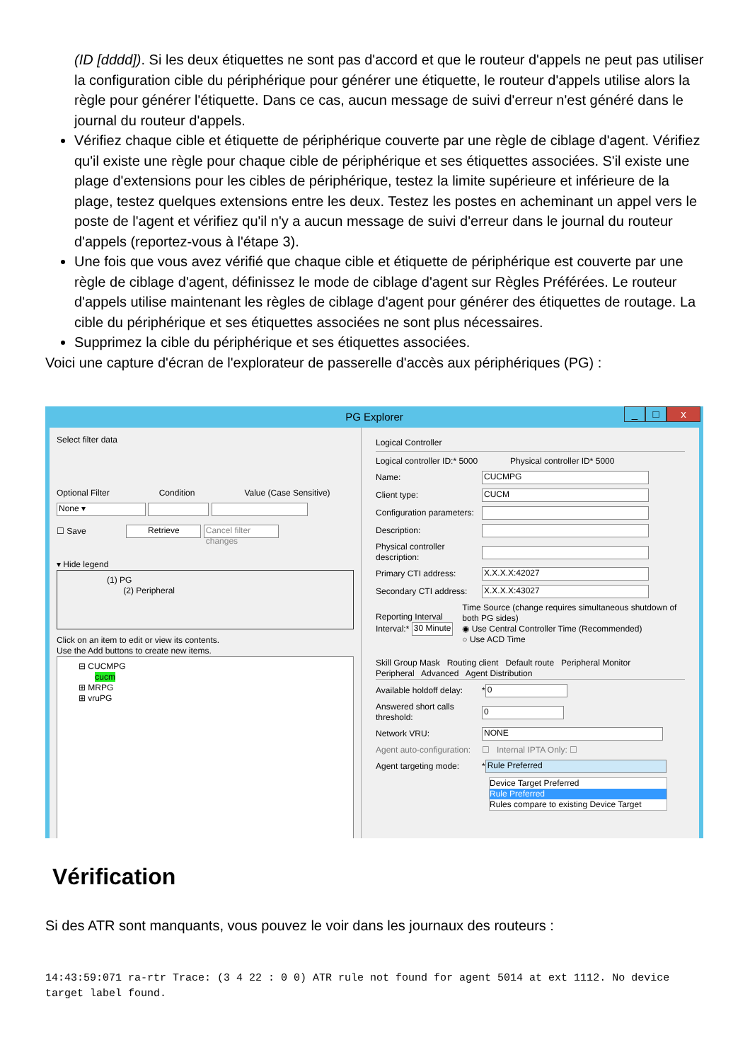(ID [dddd]). Si les deux étiquettes ne sont pas d'accord et que le routeur d'appels ne peut pas utiliser la configuration cible du périphérique pour générer une étiquette, le routeur d'appels utilise alors la règle pour générer l'étiquette. Dans ce cas, aucun message de suivi d'erreur n'est généré dans le journal du routeur d'appels.
Vérifiez chaque cible et étiquette de périphérique couverte par une règle de ciblage d'agent. Vérifiez qu'il existe une règle pour chaque cible de périphérique et ses étiquettes associées. S'il existe une plage d'extensions pour les cibles de périphérique, testez la limite supérieure et inférieure de la plage, testez quelques extensions entre les deux. Testez les postes en acheminant un appel vers le poste de l'agent et vérifiez qu'il n'y a aucun message de suivi d'erreur dans le journal du routeur d'appels (reportez-vous à l'étape 3).
Une fois que vous avez vérifié que chaque cible et étiquette de périphérique est couverte par une règle de ciblage d'agent, définissez le mode de ciblage d'agent sur Règles Préférées. Le routeur d'appels utilise maintenant les règles de ciblage d'agent pour générer des étiquettes de routage. La cible du périphérique et ses étiquettes associées ne sont plus nécessaires.
Supprimez la cible du périphérique et ses étiquettes associées.
Voici une capture d'écran de l'explorateur de passerelle d'accès aux périphériques (PG) :
PG Explorer
_ □ x
Select filter data
Optional Filter Condition Value (Case Sensitive)
None ▾
☐ Save Retrieve Cancel filter changes
▾ Hide legend
(1) PG
(2) Peripheral
Click on an item to edit or view its contents.
Use the Add buttons to create new items.
⊟ CUCMPG
cucm
⊞ MRPG
⊞ vruPG
Logical Controller
Logical controller ID:* 5000 Physical controller ID* 5000
Name: CUCMPG
Client type: CUCM
Configuration parameters:
Description:
Physical controller description:
Primary CTI address: X.X.X.X:42027
Secondary CTI address: X.X.X.X:43027
Reporting Interval
Interval:* 30 Minute Time Source (change requires simultaneous shutdown of both PG sides)
◉ Use Central Controller Time (Recommended)
○ Use ACD Time
Skill Group Mask Routing client Default route Peripheral Monitor
Peripheral Advanced Agent Distribution
Available holdoff delay: * 0
Answered short calls threshold: 0
Network VRU: NONE
Agent auto-configuration: ☐ Internal IPTA Only: ☐
Agent targeting mode: * Rule Preferred
Device Target Preferred
Rule Preferred
Rules compare to existing Device Target
Vérification
Si des ATR sont manquants, vous pouvez le voir dans les journaux des routeurs :
14:43:59:071 ra-rtr Trace: (3 4 22 : 0 0) ATR rule not found for agent 5014 at ext 1112. No device target label found.